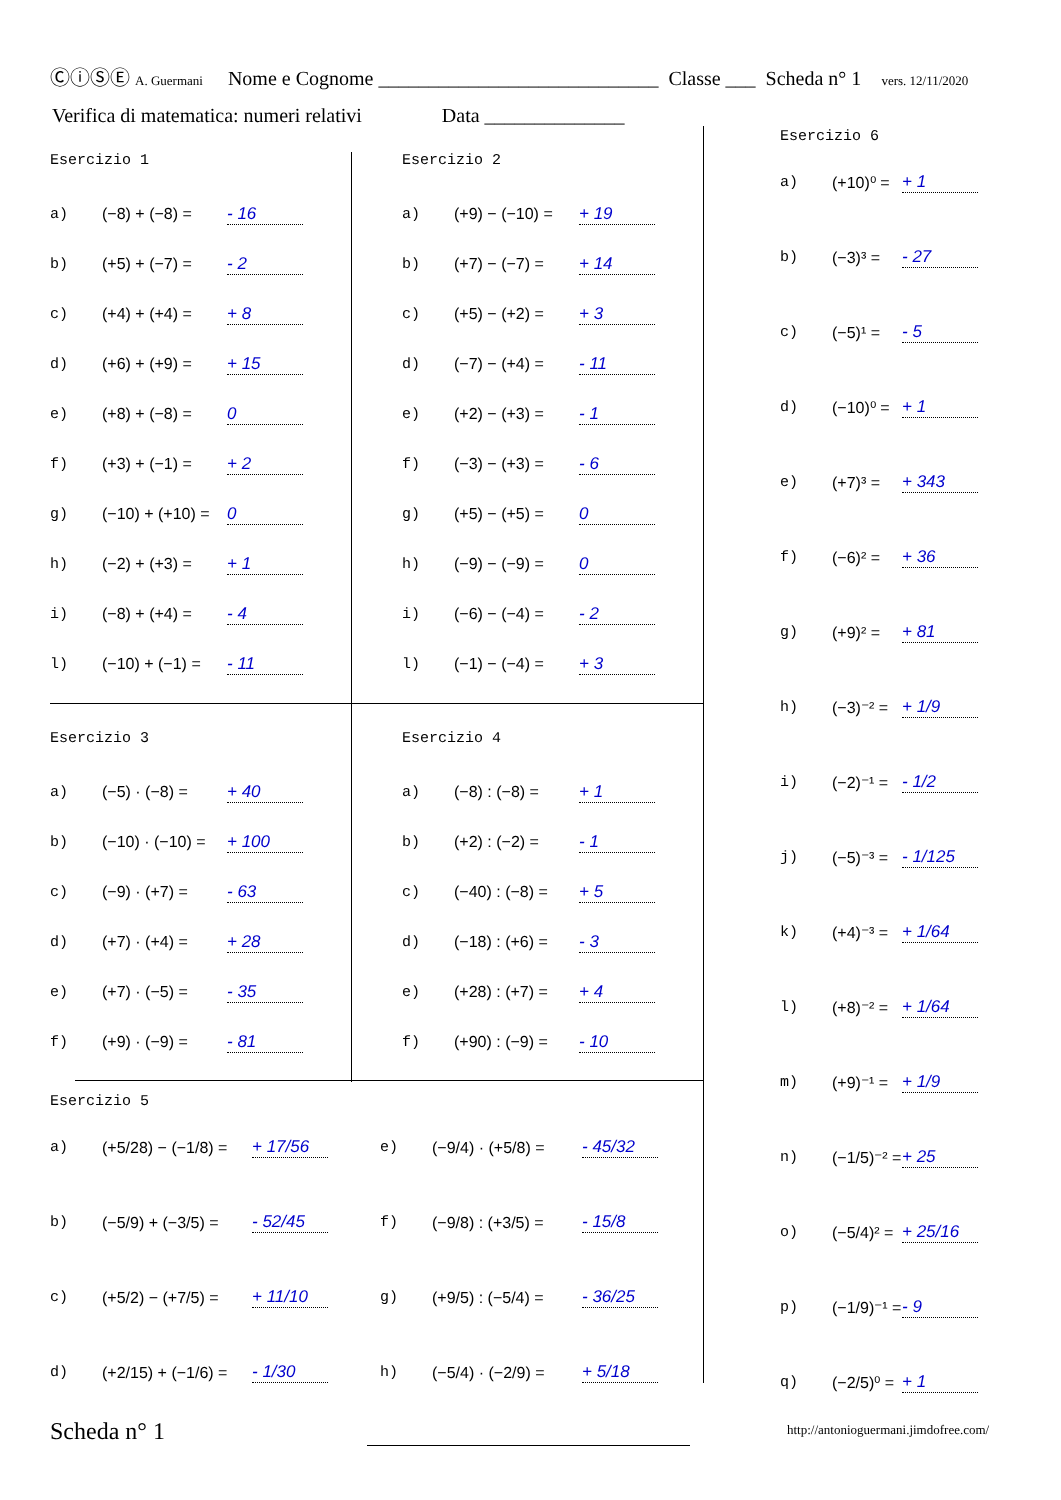ⒸⓘⓈⒺ A. Guermani Nome e Cognome ____________________________ Classe ___ Scheda n° 1 vers. 12/11/2020
Verifica di matematica: numeri relativi Data ______________
Esercizio 1
a) (−8) + (−8) = - 16
b) (+5) + (−7) = - 2
c) (+4) + (+4) = + 8
d) (+6) + (+9) = + 15
e) (+8) + (−8) = 0
f) (+3) + (−1) = + 2
g) (−10) + (+10) = 0
h) (−2) + (+3) = + 1
i) (−8) + (+4) = - 4
l) (−10) + (−1) = - 11
Esercizio 2
a) (+9) − (−10) = + 19
b) (+7) − (−7) = + 14
c) (+5) − (+2) = + 3
d) (−7) − (+4) = - 11
e) (+2) − (+3) = - 1
f) (−3) − (+3) = - 6
g) (+5) − (+5) = 0
h) (−9) − (−9) = 0
i) (−6) − (−4) = - 2
l) (−1) − (−4) = + 3
Esercizio 3
a) (−5) · (−8) = + 40
b) (−10) · (−10) = + 100
c) (−9) · (+7) = - 63
d) (+7) · (+4) = + 28
e) (+7) · (−5) = - 35
f) (+9) · (−9) = - 81
Esercizio 4
a) (−8) : (−8) = + 1
b) (+2) : (−2) = - 1
c) (−40) : (−8) = + 5
d) (−18) : (+6) = - 3
e) (+28) : (+7) = + 4
f) (+90) : (−9) = - 10
Esercizio 5
a) (+5/28) − (−1/8) = + 17/56
b) (−5/9) + (−3/5) = - 52/45
c) (+5/2) − (+7/5) = + 11/10
d) (+2/15) + (−1/6) = - 1/30
e) (−9/4) · (+5/8) = - 45/32
f) (−9/8) : (+3/5) = - 15/8
g) (+9/5) : (−5/4) = - 36/25
h) (−5/4) · (−2/9) = + 5/18
Esercizio 6
a) (+10)⁰ = + 1
b) (−3)³ = - 27
c) (−5)¹ = - 5
d) (−10)⁰ = + 1
e) (+7)³ = + 343
f) (−6)² = + 36
g) (+9)² = + 81
h) (−3)⁻² = + 1/9
i) (−2)⁻¹ = - 1/2
j) (−5)⁻³ = - 1/125
k) (+4)⁻³ = + 1/64
l) (+8)⁻² = + 1/64
m) (+9)⁻¹ = + 1/9
n) (−1/5)⁻² = + 25
o) (−5/4)² = + 25/16
p) (−1/9)⁻¹ = - 9
q) (−2/5)⁰ = + 1
Scheda n° 1
http://antonioguermani.jimdofree.com/